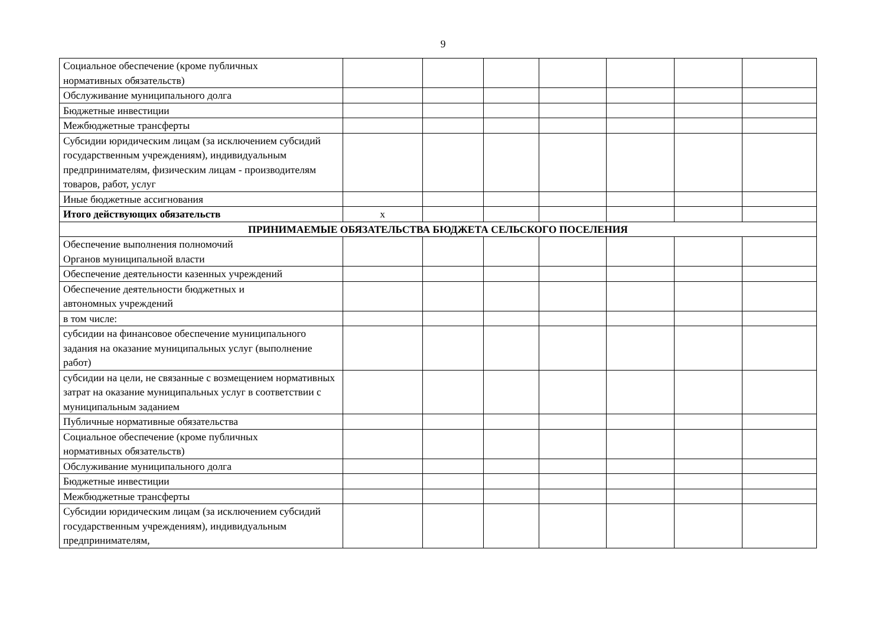9
| Социальное обеспечение (кроме публичных нормативных обязательств) | | | | | | | |
| Обслуживание муниципального долга | | | | | | | |
| Бюджетные инвестиции | | | | | | | |
| Межбюджетные трансферты | | | | | | | |
| Субсидии юридическим лицам (за исключением субсидий государственным учреждениям), индивидуальным предпринимателям, физическим лицам - производителям товаров, работ, услуг | | | | | | | |
| Иные бюджетные ассигнования | | | | | | | |
| Итого действующих обязательств | х | | | | | | |
| ПРИНИМАЕМЫЕ ОБЯЗАТЕЛЬСТВА БЮДЖЕТА СЕЛЬСКОГО ПОСЕЛЕНИЯ | | | | | | | |
| Обеспечение выполнения полномочий Органов муниципальной власти | | | | | | | |
| Обеспечение деятельности казенных учреждений | | | | | | | |
| Обеспечение деятельности бюджетных и автономных учреждений | | | | | | | |
| в том числе: | | | | | | | |
| субсидии на финансовое обеспечение муниципального задания на оказание муниципальных услуг (выполнение работ) | | | | | | | |
| субсидии на цели, не связанные с возмещением нормативных затрат на оказание муниципальных услуг в соответствии с муниципальным заданием | | | | | | | |
| Публичные нормативные обязательства | | | | | | | |
| Социальное обеспечение (кроме публичных нормативных обязательств) | | | | | | | |
| Обслуживание муниципального долга | | | | | | | |
| Бюджетные инвестиции | | | | | | | |
| Межбюджетные трансферты | | | | | | | |
| Субсидии юридическим лицам (за исключением субсидий государственным учреждениям), индивидуальным предпринимателям, | | | | | | | |